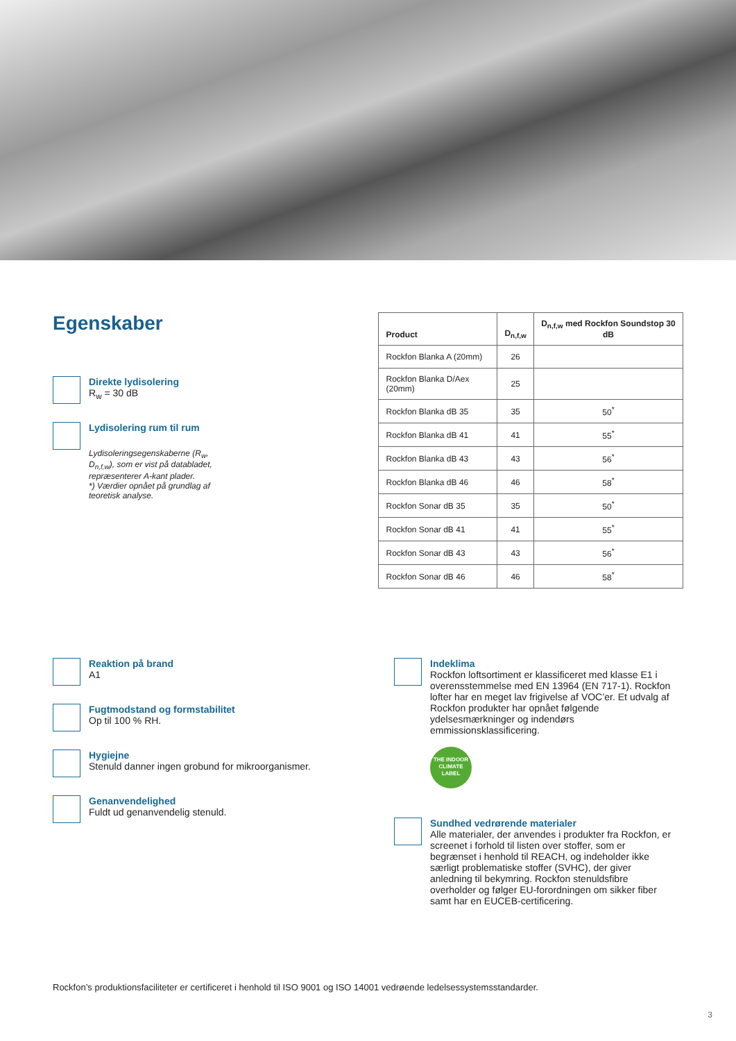Egenskaber
Direkte lydisolering
R<sub>w</sub> = 30 dB
Lydisolering rum til rum
Lydisoleringsegenskaberne (R<sub>w</sub>, D<sub>n,f,w</sub>), som er vist på databladet, repræsenterer A-kant plader.
*) Værdier opnået på grundlag af teoretisk analyse.
| Product | D<sub>n,f,w</sub> | D<sub>n,f,w</sub> med Rockfon Soundstop 30 dB |
| --- | --- | --- |
| Rockfon Blanka A (20mm) | 26 | |
| Rockfon Blanka D/Aex (20mm) | 25 | |
| Rockfon Blanka dB 35 | 35 | 50<sup>*</sup> |
| Rockfon Blanka dB 41 | 41 | 55<sup>*</sup> |
| Rockfon Blanka dB 43 | 43 | 56<sup>*</sup> |
| Rockfon Blanka dB 46 | 46 | 58<sup>*</sup> |
| Rockfon Sonar dB 35 | 35 | 50<sup>*</sup> |
| Rockfon Sonar dB 41 | 41 | 55<sup>*</sup> |
| Rockfon Sonar dB 43 | 43 | 56<sup>*</sup> |
| Rockfon Sonar dB 46 | 46 | 58<sup>*</sup> |
Reaktion på brand
A1
Fugtmodstand og formstabilitet
Op til 100 % RH.
Hygiejne
Stenuld danner ingen grobund for mikroorganismer.
Genanvendelighed
Fuldt ud genanvendelig stenuld.
Indeklima
Rockfon loftsortiment er klassificeret med klasse E1 i overensstemmelse med EN 13964 (EN 717-1). Rockfon lofter har en meget lav frigivelse af VOC’er. Et udvalg af Rockfon produkter har opnået følgende ydelsesmærkninger og indendørs emmissionsklassificering.
THE INDOOR CLIMATE LABEL
Sundhed vedrørende materialer
Alle materialer, der anvendes i produkter fra Rockfon, er screenet i forhold til listen over stoffer, som er begrænset i henhold til REACH, og indeholder ikke særligt problematiske stoffer (SVHC), der giver anledning til bekymring. Rockfon stenuldsfibre overholder og følger EU-forordningen om sikker fiber samt har en EUCEB-certificering.
Rockfon’s produktionsfaciliteter er certificeret i henhold til ISO 9001 og ISO 14001 vedrøende ledelsessystemsstandarder.
3